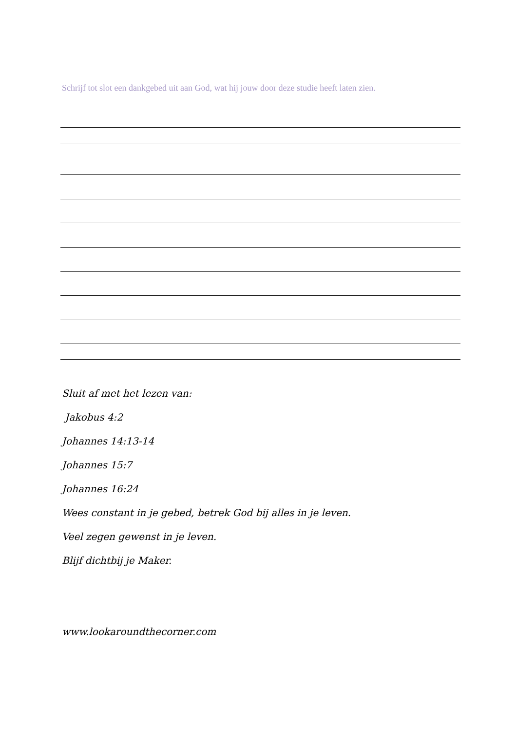Schrijf tot slot een dankgebed uit aan God, wat hij jouw door deze studie heeft laten zien.
Sluit af met het lezen van:
Jakobus 4:2
Johannes 14:13-14
Johannes 15:7
Johannes 16:24
Wees constant in je gebed, betrek God bij alles in je leven.
Veel zegen gewenst in je leven.
Blijf dichtbij je Maker.
www.lookaroundthecorner.com